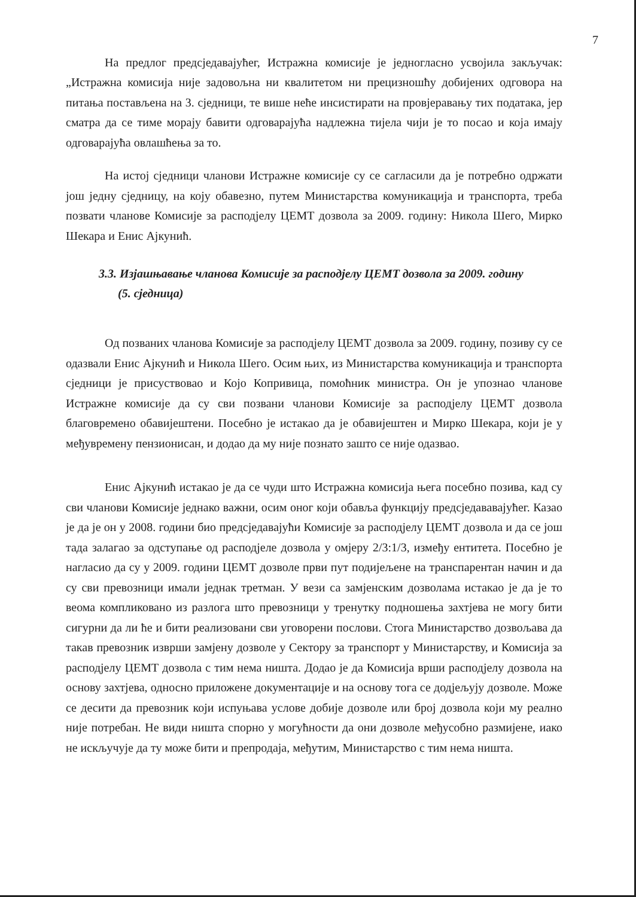7
На предлог предсједавајућег, Истражна комисије је једногласно усвојила закључак: „Истражна комисија није задовољна ни квалитетом ни прецизношћу добијених одговора на питања постављена на 3. сједници, те више неће инсистирати на провјеравању тих података, јер сматра да се тиме морају бавити одговарајућа надлежна тијела чији је то посао и која имају одговарајућа овлашћења за то.
На истој сједници чланови Истражне комисије су се сагласили да је потребно одржати још једну сједницу, на коју обавезно, путем Министарства комуникација и транспорта, треба позвати чланове Комисије за расподјелу ЦЕМТ дозвола за 2009. годину: Никола Шего, Мирко Шекара и Енис Ајкунић.
3.3. Изјашњавање чланова Комисије за расподјелу ЦЕМТ дозвола за 2009. годину
(5. сједница)
Од позваних чланова Комисије за расподјелу ЦЕМТ дозвола за 2009. годину, позиву су се одазвали Енис Ајкунић и Никола Шего. Осим њих, из Министарства комуникација и транспорта сједници је присуствовао и Којо Копривица, помоћник министра. Он је упознао чланове Истражне комисије да су сви позвани чланови Комисије за расподјелу ЦЕМТ дозвола благовремено обавијештени. Посебно је истакао да је обавијештен и Мирко Шекара, који је у међувремену пензионисан, и додао да му није познато зашто се није одазвао.
Енис Ајкунић истакао је да се чуди што Истражна комисија њега посебно позива, кад су сви чланови Комисије једнако важни, осим оног који обавља функцију предсједававајућег. Казао је да је он у 2008. години био предсједавајући Комисије за расподјелу ЦЕМТ дозвола и да се још тада залагао за одступање од расподјеле дозвола у омјеру 2/3:1/3, између ентитета. Посебно је нагласио да су у 2009. години ЦЕМТ дозволе први пут подијељене на транспарентан начин и да су сви превозници имали једнак третман. У вези са замјенским дозволама истакао је да је то веома компликовано из разлога што превозници у тренутку подношења захтјева не могу бити сигурни да ли ће и бити реализовани сви уговорени послови. Стога Министарство дозвољава да такав превозник изврши замјену дозволе у Сектору за транспорт у Министарству, и Комисија за расподјелу ЦЕМТ дозвола с тим нема ништа. Додао је да Комисија врши расподјелу дозвола на основу захтјева, односно приложене документације и на основу тога се додјељују дозволе. Може се десити да превозник који испуњава услове добије дозволе или број дозвола који му реално није потребан. Не види ништа спорно у могућности да они дозволе међусобно размијене, иако не искључује да ту може бити и препродаја, међутим, Министарство с тим нема ништа.